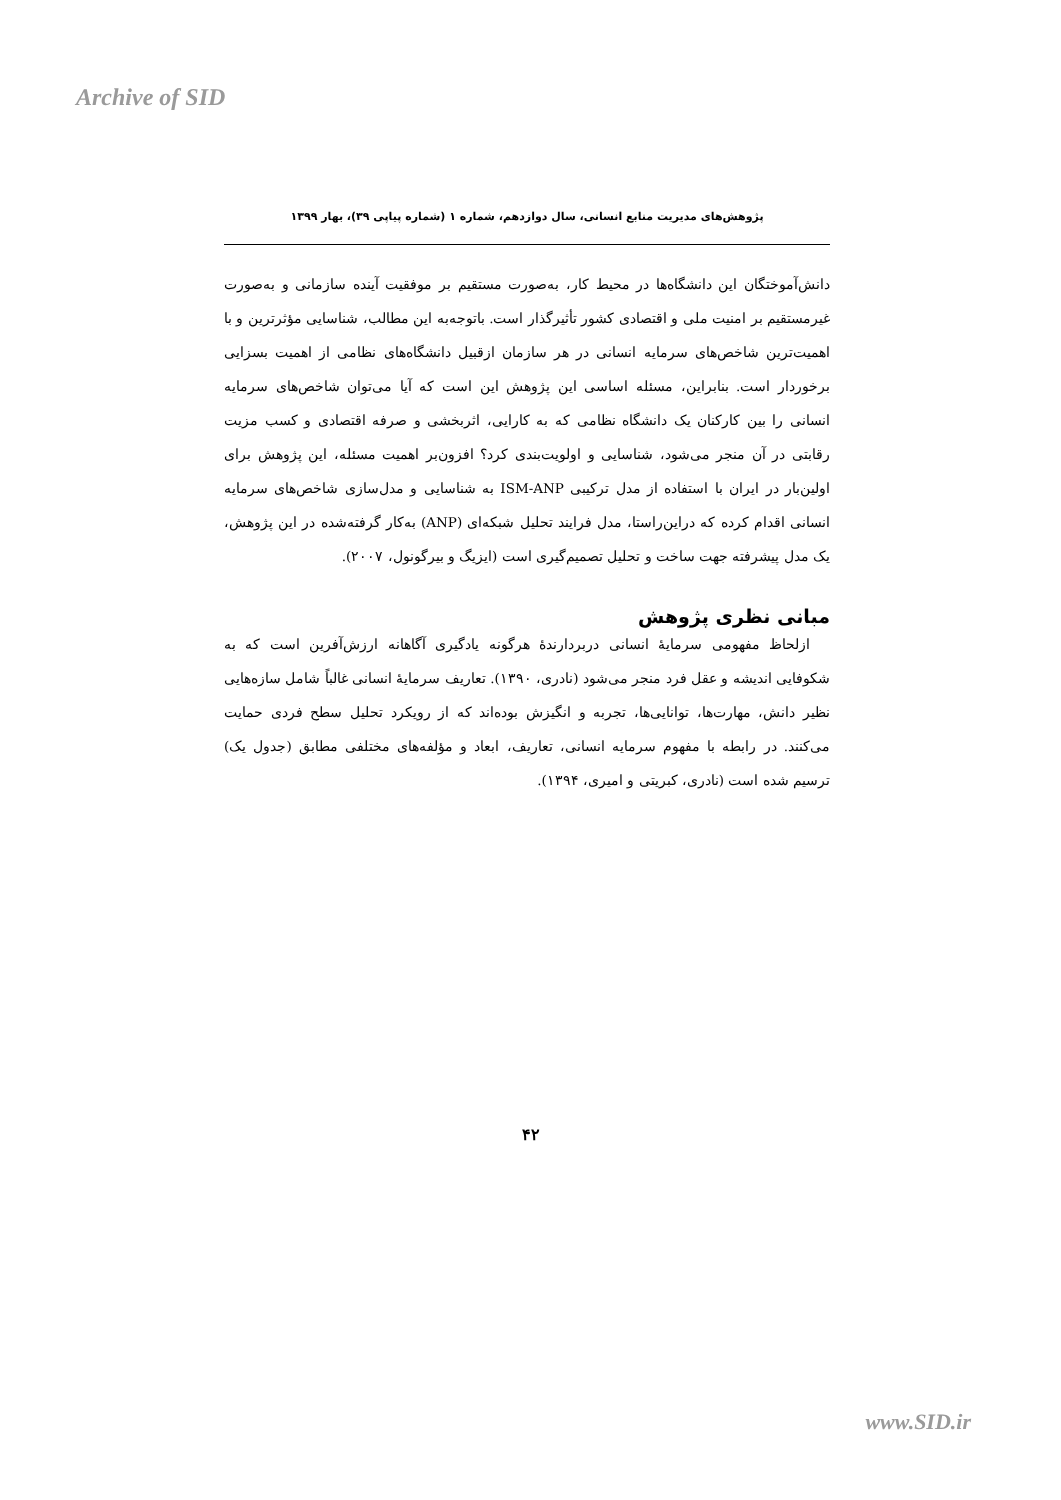Archive of SID
پژوهش‌های مدیریت منابع انسانی، سال دوازدهم، شماره ۱ (شماره پیاپی ۳۹)، بهار ۱۳۹۹
دانش‌آموختگان این دانشگاه‌ها در محیط کار، به‌صورت مستقیم بر موفقیت آینده سازمانی و به‌صورت غیرمستقیم بر امنیت ملی و اقتصادی کشور تأثیرگذار است. باتوجه‌به این مطالب، شناسایی مؤثرترین و با اهمیت‌ترین شاخص‌های سرمایه انسانی در هر سازمان ازقبیل دانشگاه‌های نظامی از اهمیت بسزایی برخوردار است. بنابراین، مسئله اساسی این پژوهش این است که آیا می‌توان شاخص‌های سرمایه انسانی را بین کارکنان یک دانشگاه نظامی که به کارایی، اثربخشی و صرفه اقتصادی و کسب مزیت رقابتی در آن منجر می‌شود، شناسایی و اولویت‌بندی کرد؟ افزون‌بر اهمیت مسئله، این پژوهش برای اولین‌بار در ایران با استفاده از مدل ترکیبی ISM-ANP به شناسایی و مدل‌سازی شاخص‌های سرمایه انسانی اقدام کرده که دراین‌راستا، مدل فرایند تحلیل شبکه‌ای (ANP) به‌کار گرفته‌شده در این پژوهش، یک مدل پیشرفته جهت ساخت و تحلیل تصمیم‌گیری است (ایزیگ و بیرگونول، ۲۰۰۷).
مبانی نظری پژوهش
ازلحاظ مفهومی سرمایهٔ انسانی دربردارندهٔ هرگونه یادگیری آگاهانه ارزش‌آفرین است که به شکوفایی اندیشه و عقل فرد منجر می‌شود (نادری، ۱۳۹۰). تعاریف سرمایهٔ انسانی غالباً شامل سازه‌هایی نظیر دانش، مهارت‌ها، توانایی‌ها، تجربه و انگیزش بوده‌اند که از رویکرد تحلیل سطح فردی حمایت می‌کنند. در رابطه با مفهوم سرمایه انسانی، تعاریف، ابعاد و مؤلفه‌های مختلفی مطابق (جدول یک) ترسیم شده است (نادری، کبریتی و امیری، ۱۳۹۴).
۴۲
www.SID.ir